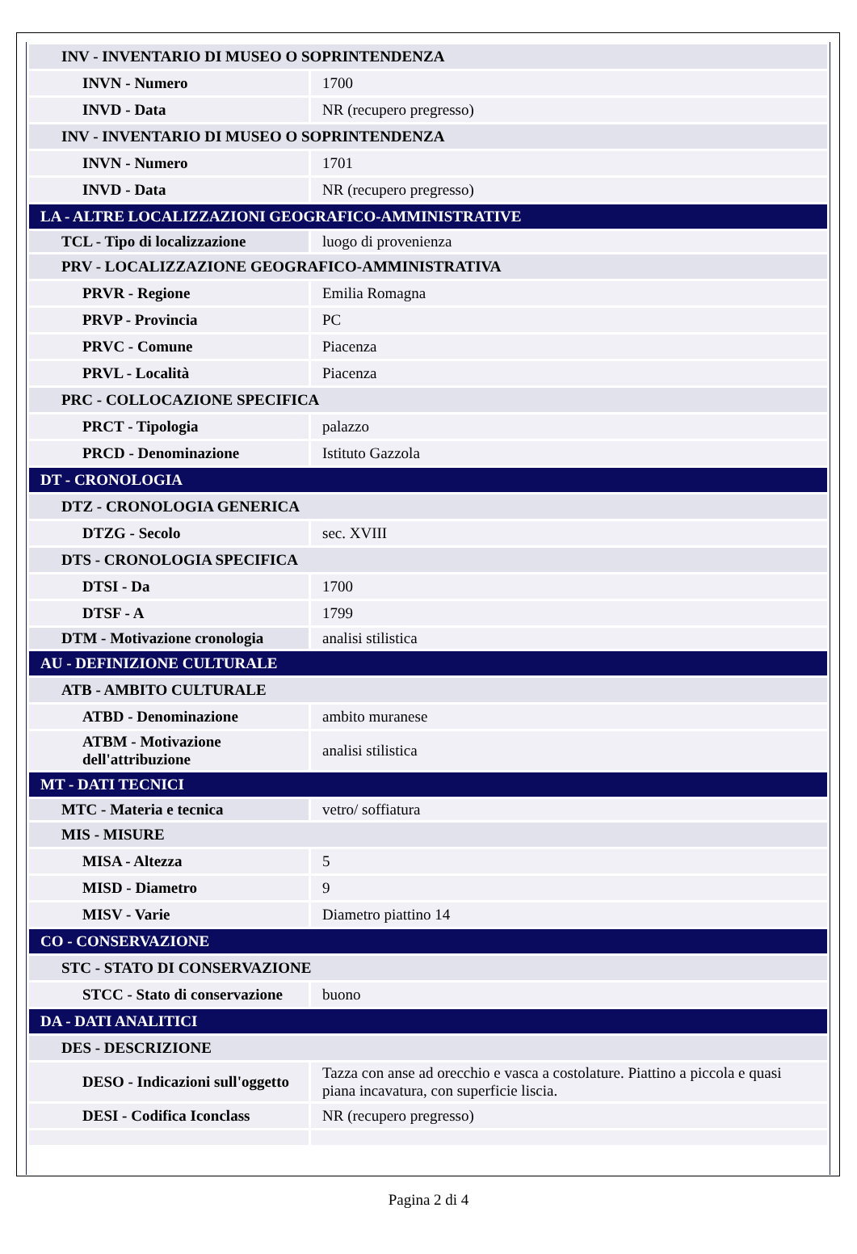| INV - INVENTARIO DI MUSEO O SOPRINTENDENZA | |
| INVN - Numero | 1700 |
| INVD - Data | NR (recupero pregresso) |
| INV - INVENTARIO DI MUSEO O SOPRINTENDENZA | |
| INVN - Numero | 1701 |
| INVD - Data | NR (recupero pregresso) |
| LA - ALTRE LOCALIZZAZIONI GEOGRAFICO-AMMINISTRATIVE | |
| TCL - Tipo di localizzazione | luogo di provenienza |
| PRV - LOCALIZZAZIONE GEOGRAFICO-AMMINISTRATIVA | |
| PRVR - Regione | Emilia Romagna |
| PRVP - Provincia | PC |
| PRVC - Comune | Piacenza |
| PRVL - Località | Piacenza |
| PRC - COLLOCAZIONE SPECIFICA | |
| PRCT - Tipologia | palazzo |
| PRCD - Denominazione | Istituto Gazzola |
| DT - CRONOLOGIA | |
| DTZ - CRONOLOGIA GENERICA | |
| DTZG - Secolo | sec. XVIII |
| DTS - CRONOLOGIA SPECIFICA | |
| DTSI - Da | 1700 |
| DTSF - A | 1799 |
| DTM - Motivazione cronologia | analisi stilistica |
| AU - DEFINIZIONE CULTURALE | |
| ATB - AMBITO CULTURALE | |
| ATBD - Denominazione | ambito muranese |
| ATBM - Motivazione dell'attribuzione | analisi stilistica |
| MT - DATI TECNICI | |
| MTC - Materia e tecnica | vetro/ soffiatura |
| MIS - MISURE | |
| MISA - Altezza | 5 |
| MISD - Diametro | 9 |
| MISV - Varie | Diametro piattino 14 |
| CO - CONSERVAZIONE | |
| STC - STATO DI CONSERVAZIONE | |
| STCC - Stato di conservazione | buono |
| DA - DATI ANALITICI | |
| DES - DESCRIZIONE | |
| DESO - Indicazioni sull'oggetto | Tazza con anse ad orecchio e vasca a costolature. Piattino a piccola e quasi piana incavatura, con superficie liscia. |
| DESI - Codifica Iconclass | NR (recupero pregresso) |
Pagina 2 di 4